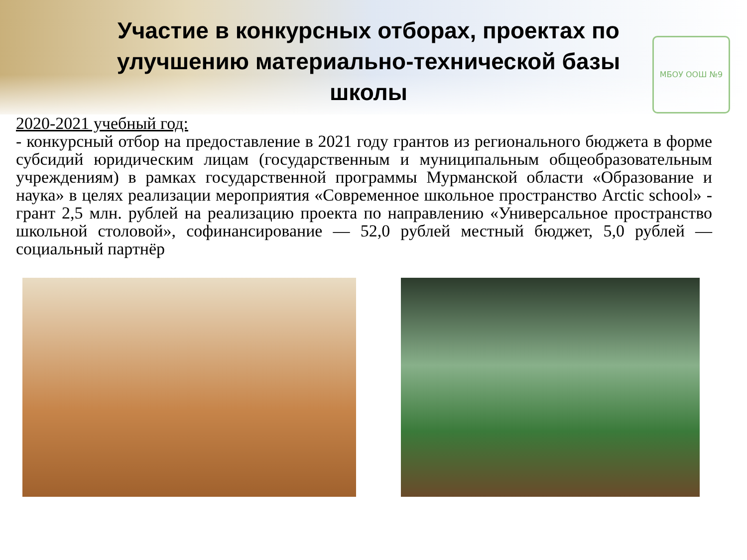МБОУ ООШ №9
Участие в конкурсных отборах, проектах по улучшению материально-технической базы школы
2020-2021 учебный год:
- конкурсный отбор на предоставление в 2021 году грантов из регионального бюджета в форме субсидий юридическим лицам (государственным и муниципальным общеобразовательным учреждениям) в рамках государственной программы Мурманской области «Образование и наука» в целях реализации мероприятия «Современное школьное пространство Arctic school» - грант 2,5 млн. рублей на реализацию проекта по направлению «Универсальное пространство школьной столовой», софинансирование — 52,0 рублей местный бюджет, 5,0 рублей — социальный партнёр